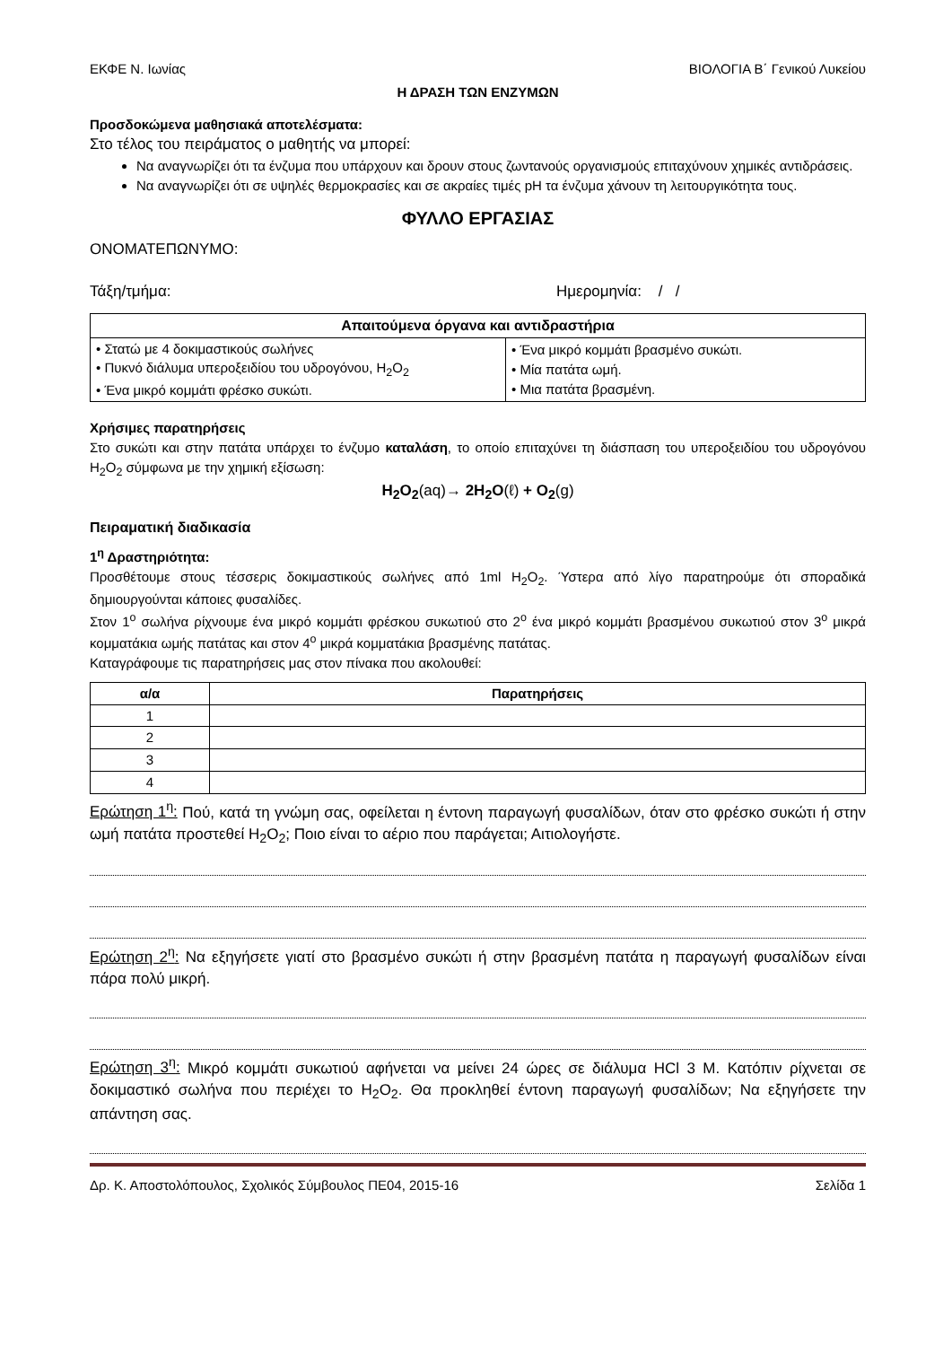ΕΚΦΕ Ν. Ιωνίας ΒΙΟΛΟΓΙΑ Β΄ Γενικού Λυκείου
Η ΔΡΑΣΗ ΤΩΝ ΕΝΖΥΜΩΝ
Προσδοκώμενα μαθησιακά αποτελέσματα:
Στο τέλος του πειράματος ο μαθητής να μπορεί:
Να αναγνωρίζει ότι τα ένζυμα που υπάρχουν και δρουν στους ζωντανούς οργανισμούς επιταχύνουν χημικές αντιδράσεις.
Να αναγνωρίζει ότι σε υψηλές θερμοκρασίες και σε ακραίες τιμές pH τα ένζυμα χάνουν τη λειτουργικότητα τους.
ΦΥΛΛΟ ΕΡΓΑΣΙΑΣ
ΟΝΟΜΑΤΕΠΩΝΥΜΟ:
Τάξη/τμήμα: Ημερομηνία: / /
| Απαιτούμενα όργανα και αντιδραστήρια | |
| --- | --- |
| • Στατώ με 4 δοκιμαστικούς σωλήνες • Πυκνό διάλυμα υπεροξειδίου του υδρογόνου, H<sub>2</sub>O<sub>2</sub> • Ένα μικρό κομμάτι φρέσκο συκώτι. | • Ένα μικρό κομμάτι βρασμένο συκώτι. • Μία πατάτα ωμή. • Μια πατάτα βρασμένη. |
Χρήσιμες παρατηρήσεις
Στο συκώτι και στην πατάτα υπάρχει το ένζυμο καταλάση, το οποίο επιταχύνει τη διάσπαση του υπεροξειδίου του υδρογόνου H<sub>2</sub>O<sub>2</sub> σύμφωνα με την χημική εξίσωση:
H<sub>2</sub>O<sub>2</sub>(aq)→ 2H<sub>2</sub>O(ℓ) + O<sub>2</sub>(g)
Πειραματική διαδικασία
1<sup>η</sup> Δραστηριότητα:
Προσθέτουμε στους τέσσερις δοκιμαστικούς σωλήνες από 1ml H<sub>2</sub>O<sub>2</sub>. Ύστερα από λίγο παρατηρούμε ότι σποραδικά δημιουργούνται κάποιες φυσαλίδες.
Στον 1<sup>ο</sup> σωλήνα ρίχνουμε ένα μικρό κομμάτι φρέσκου συκωτιού στο 2<sup>ο</sup> ένα μικρό κομμάτι βρασμένου συκωτιού στον 3<sup>ο</sup> μικρά κομματάκια ωμής πατάτας και στον 4<sup>ο</sup> μικρά κομματάκια βρασμένης πατάτας.
Καταγράφουμε τις παρατηρήσεις μας στον πίνακα που ακολουθεί:
| α/α | Παρατηρήσεις |
| --- | --- |
| 1 | |
| 2 | |
| 3 | |
| 4 | |
Ερώτηση 1<sup>η</sup>: Πού, κατά τη γνώμη σας, οφείλεται η έντονη παραγωγή φυσαλίδων, όταν στο φρέσκο συκώτι ή στην ωμή πατάτα προστεθεί H<sub>2</sub>O<sub>2</sub>; Ποιο είναι το αέριο που παράγεται; Αιτιολογήστε.
Ερώτηση 2<sup>η</sup>: Να εξηγήσετε γιατί στο βρασμένο συκώτι ή στην βρασμένη πατάτα η παραγωγή φυσαλίδων είναι πάρα πολύ μικρή.
Ερώτηση 3<sup>η</sup>: Μικρό κομμάτι συκωτιού αφήνεται να μείνει 24 ώρες σε διάλυμα HCl 3 M. Κατόπιν ρίχνεται σε δοκιμαστικό σωλήνα που περιέχει το H<sub>2</sub>O<sub>2</sub>. Θα προκληθεί έντονη παραγωγή φυσαλίδων; Να εξηγήσετε την απάντηση σας.
Δρ. Κ. Αποστολόπουλος, Σχολικός Σύμβουλος ΠΕ04, 2015-16 Σελίδα 1